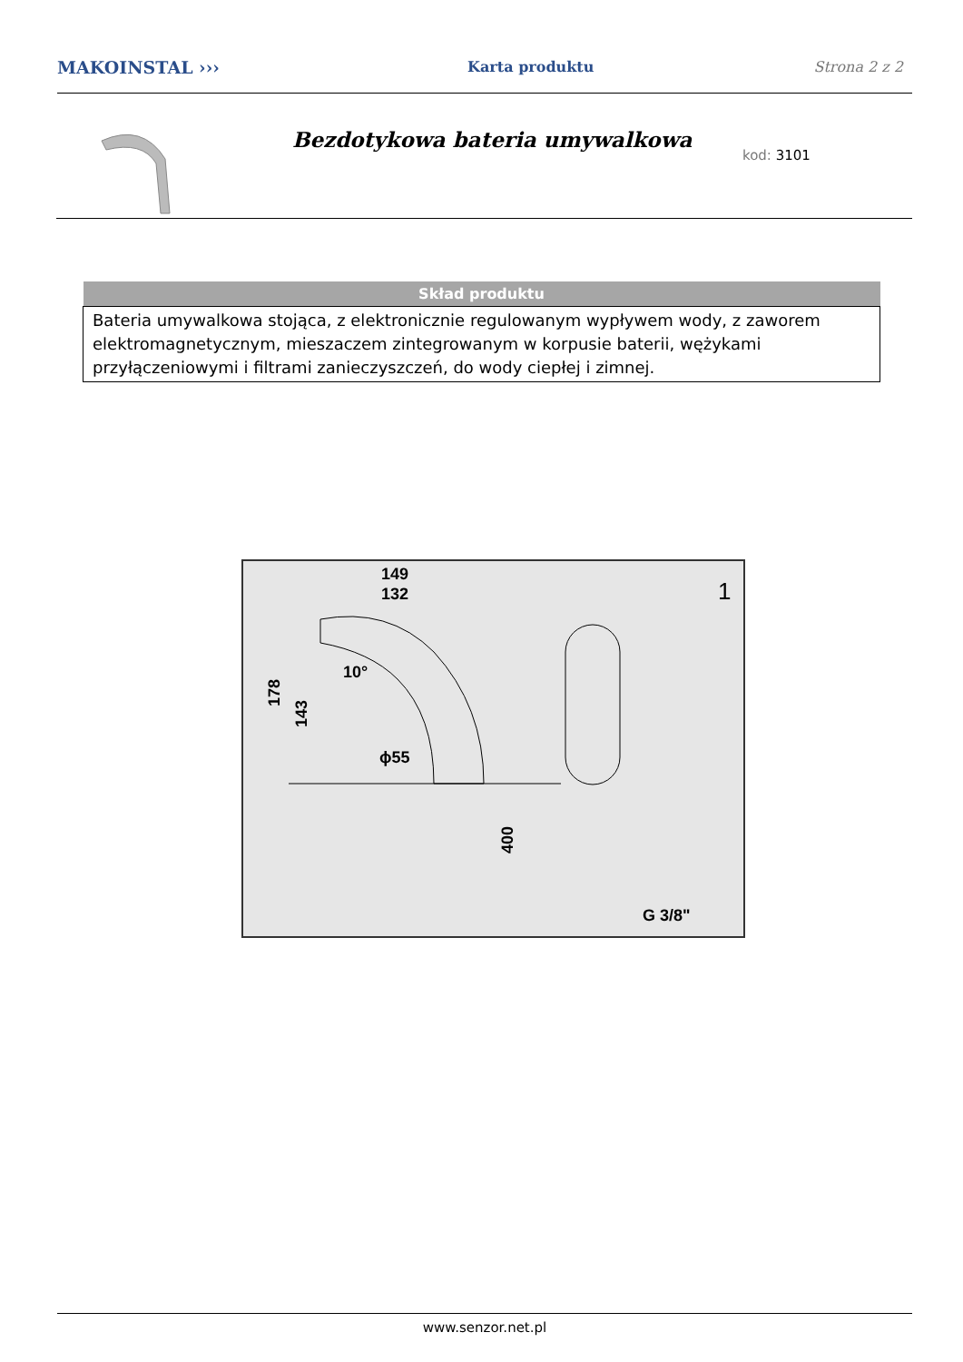MAKOINSTAL ›››
Karta produktu Strona 2 z 2
Bezdotykowa bateria umywalkowa
kod: 3101
| Skład produktu |
| --- |
| Bateria umywalkowa stojąca, z elektronicznie regulowanym wypływem wody, z zaworem elektromagnetycznym, mieszaczem zintegrowanym w korpusie baterii, wężykami przyłączeniowymi i filtrami zanieczyszczeń, do wody ciepłej i zimnej. |
149
132
1
10°
ϕ55
178
143
400
G 3/8"
www.senzor.net.pl